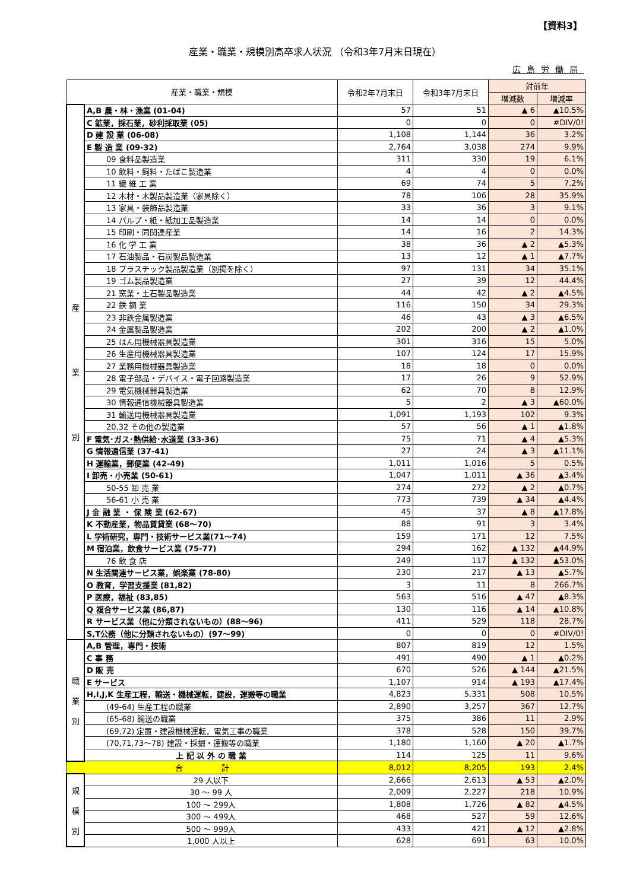【資料3】
産業・職業・規模別高卒求人状況 （令和3年7月末日現在）
広島労働局
| 産業・職業・規模 | | 令和2年7月末日 | 令和3年7月末日 | 対前年 | |
| --- | --- | --- | --- | --- | --- |
| | | | | 増減数 | 増減率 |
| 産 業 別 | A,B 農・林・漁業 (01-04) | 57 | 51 | ▲ 6 | ▲10.5% |
| | C 鉱業，採石業，砂利採取業 (05) | 0 | 0 | 0 | #DIV/0! |
| | D 建 設 業 (06-08) | 1,108 | 1,144 | 36 | 3.2% |
| | E 製 造 業 (09-32) | 2,764 | 3,038 | 274 | 9.9% |
| | 09 食料品製造業 | 311 | 330 | 19 | 6.1% |
| | 10 飲料・飼料・たばこ製造業 | 4 | 4 | 0 | 0.0% |
| | 11 繊 維 工 業 | 69 | 74 | 5 | 7.2% |
| | 12 木材・木製品製造業（家具除く） | 78 | 106 | 28 | 35.9% |
| | 13 家具・装飾品製造業 | 33 | 36 | 3 | 9.1% |
| | 14 パルプ・紙・紙加工品製造業 | 14 | 14 | 0 | 0.0% |
| | 15 印刷・同関連産業 | 14 | 16 | 2 | 14.3% |
| | 16 化 学 工 業 | 38 | 36 | ▲ 2 | ▲5.3% |
| | 17 石油製品・石炭製品製造業 | 13 | 12 | ▲ 1 | ▲7.7% |
| | 18 プラスチック製品製造業（別掲を除く） | 97 | 131 | 34 | 35.1% |
| | 19 ゴム製品製造業 | 27 | 39 | 12 | 44.4% |
| | 21 窯業・土石製品製造業 | 44 | 42 | ▲ 2 | ▲4.5% |
| | 22 鉄 鋼 業 | 116 | 150 | 34 | 29.3% |
| | 23 非鉄金属製造業 | 46 | 43 | ▲ 3 | ▲6.5% |
| | 24 金属製品製造業 | 202 | 200 | ▲ 2 | ▲1.0% |
| | 25 はん用機械器具製造業 | 301 | 316 | 15 | 5.0% |
| | 26 生産用機械器具製造業 | 107 | 124 | 17 | 15.9% |
| | 27 業務用機械器具製造業 | 18 | 18 | 0 | 0.0% |
| | 28 電子部品・デバイス・電子回路製造業 | 17 | 26 | 9 | 52.9% |
| | 29 電気機械器具製造業 | 62 | 70 | 8 | 12.9% |
| | 30 情報通信機械器具製造業 | 5 | 2 | ▲ 3 | ▲60.0% |
| | 31 輸送用機械器具製造業 | 1,091 | 1,193 | 102 | 9.3% |
| | 20,32 その他の製造業 | 57 | 56 | ▲ 1 | ▲1.8% |
| | F 電気･ガス･熱供給･水道業 (33-36) | 75 | 71 | ▲ 4 | ▲5.3% |
| | G 情報通信業 (37-41) | 27 | 24 | ▲ 3 | ▲11.1% |
| | H 運輸業，郵便業 (42-49) | 1,011 | 1,016 | 5 | 0.5% |
| | I 卸売・小売業 (50-61) | 1,047 | 1,011 | ▲ 36 | ▲3.4% |
| | 50-55 卸 売 業 | 274 | 272 | ▲ 2 | ▲0.7% |
| | 56-61 小 売 業 | 773 | 739 | ▲ 34 | ▲4.4% |
| | J 金 融 業 ・ 保 険 業 (62-67) | 45 | 37 | ▲ 8 | ▲17.8% |
| | K 不動産業，物品賃貸業 (68～70) | 88 | 91 | 3 | 3.4% |
| | L 学術研究，専門・技術サービス業(71～74) | 159 | 171 | 12 | 7.5% |
| | M 宿泊業，飲食サービス業 (75-77) | 294 | 162 | ▲ 132 | ▲44.9% |
| | 76 飲 食 店 | 249 | 117 | ▲ 132 | ▲53.0% |
| | N 生活関連サービス業，娯楽業 (78-80) | 230 | 217 | ▲ 13 | ▲5.7% |
| | O 教育，学習支援業 (81,82) | 3 | 11 | 8 | 266.7% |
| | P 医療，福祉 (83,85) | 563 | 516 | ▲ 47 | ▲8.3% |
| | Q 複合サービス業 (86,87) | 130 | 116 | ▲ 14 | ▲10.8% |
| | R サービス業（他に分類されないもの）(88～96) | 411 | 529 | 118 | 28.7% |
| | S,T公務（他に分類されないもの）(97～99) | 0 | 0 | 0 | #DIV/0! |
| 職 業 別 | A,B 管理，専門・技術 | 807 | 819 | 12 | 1.5% |
| | C 事 務 | 491 | 490 | ▲ 1 | ▲0.2% |
| | D 販 売 | 670 | 526 | ▲ 144 | ▲21.5% |
| | E サービス | 1,107 | 914 | ▲ 193 | ▲17.4% |
| | H,I,J,K 生産工程，輸送・機械運転，建設，運搬等の職業 | 4,823 | 5,331 | 508 | 10.5% |
| | (49-64) 生産工程の職業 | 2,890 | 3,257 | 367 | 12.7% |
| | (65-68) 輸送の職業 | 375 | 386 | 11 | 2.9% |
| | (69,72) 定置・建設機械運転，電気工事の職業 | 378 | 528 | 150 | 39.7% |
| | (70,71,73～78) 建設・採掘・運搬等の職業 | 1,180 | 1,160 | ▲ 20 | ▲1.7% |
| | 上 記 以 外 の 職 業 | 114 | 125 | 11 | 9.6% |
| 合 計 | | 8,012 | 8,205 | 193 | 2.4% |
| 規 模 別 | 29 人以下 | 2,666 | 2,613 | ▲ 53 | ▲2.0% |
| | 30 ～ 99 人 | 2,009 | 2,227 | 218 | 10.9% |
| | 100 ～ 299人 | 1,808 | 1,726 | ▲ 82 | ▲4.5% |
| | 300 ～ 499人 | 468 | 527 | 59 | 12.6% |
| | 500 ～ 999人 | 433 | 421 | ▲ 12 | ▲2.8% |
| | 1,000 人以上 | 628 | 691 | 63 | 10.0% |